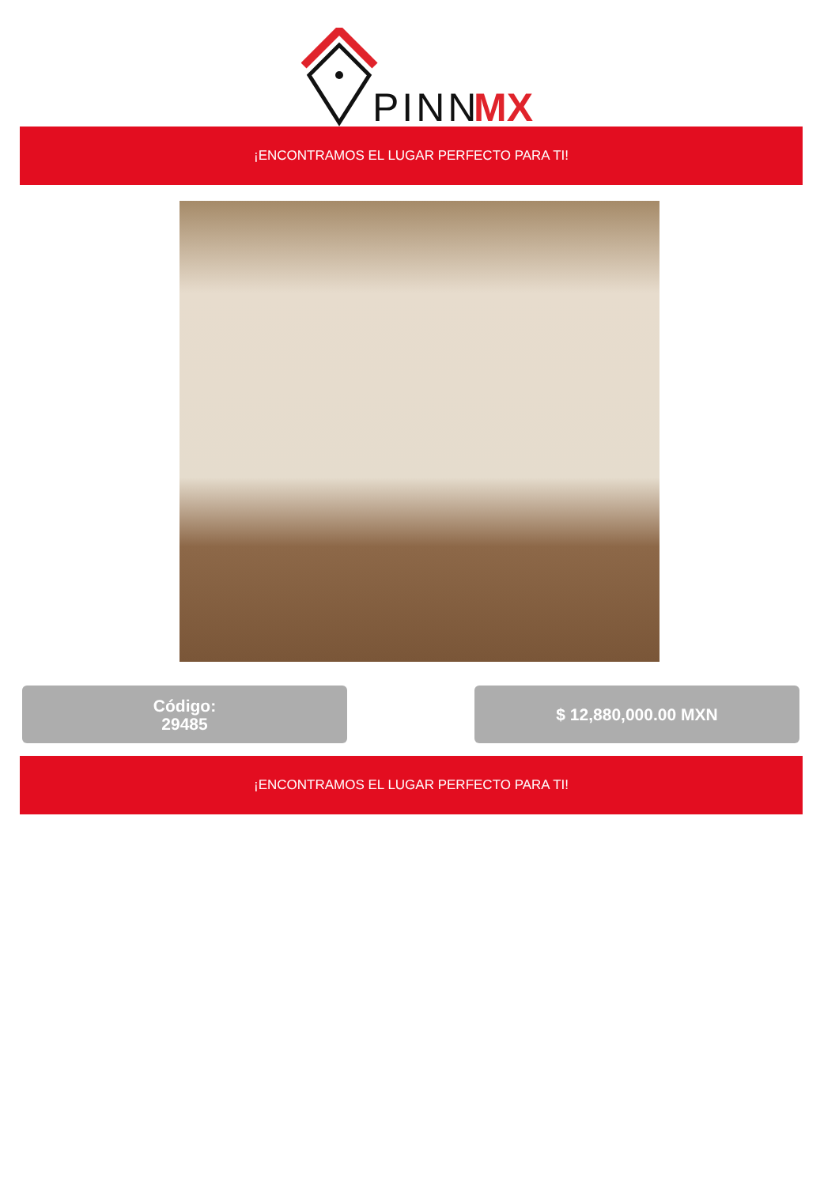PINN
MX
¡ENCONTRAMOS EL LUGAR PERFECTO PARA TI!
Código:
29485
$ 12,880,000.00 MXN
¡ENCONTRAMOS EL LUGAR PERFECTO PARA TI!